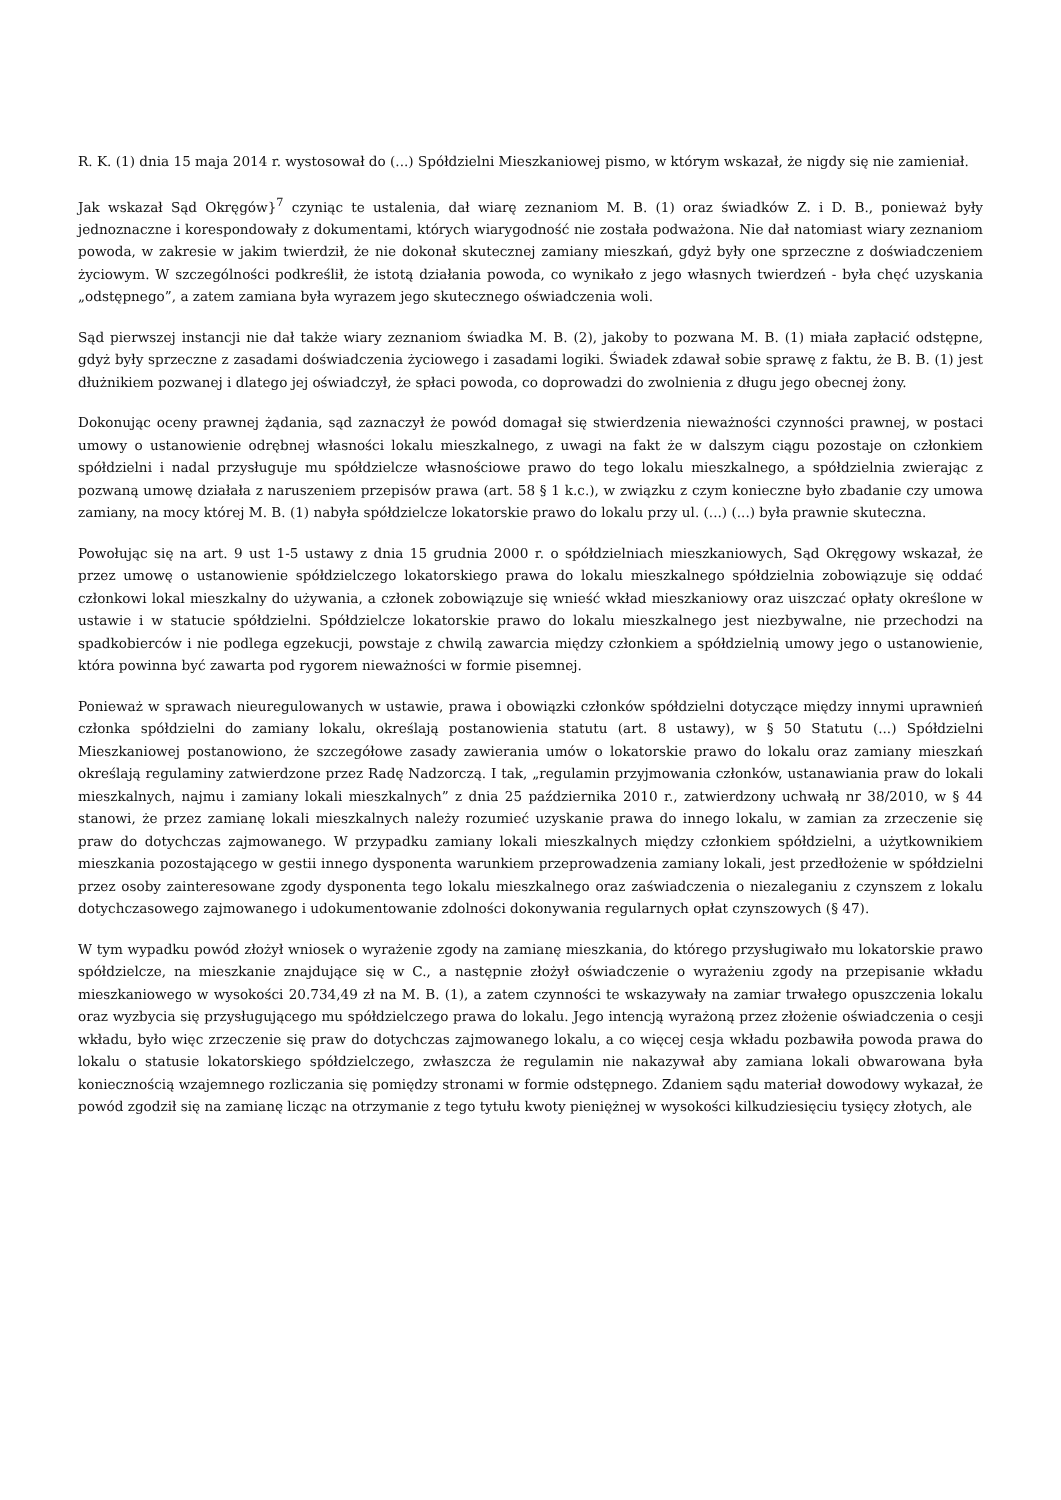R. K. (1) dnia 15 maja 2014 r. wystosował do (...) Spółdzielni Mieszkaniowej pismo, w którym wskazał, że nigdy się nie zamieniał.
Jak wskazał Sąd Okręgów}<sup>7</sup> czyniąc te ustalenia, dał wiarę zeznaniom M. B. (1) oraz świadków Z. i D. B., ponieważ były jednoznaczne i korespondowały z dokumentami, których wiarygodność nie została podważona. Nie dał natomiast wiary zeznaniom powoda, w zakresie w jakim twierdził, że nie dokonał skutecznej zamiany mieszkań, gdyż były one sprzeczne z doświadczeniem życiowym. W szczególności podkreślił, że istotą działania powoda, co wynikało z jego własnych twierdzeń - była chęć uzyskania „odstępnego”, a zatem zamiana była wyrazem jego skutecznego oświadczenia woli.
Sąd pierwszej instancji nie dał także wiary zeznaniom świadka M. B. (2), jakoby to pozwana M. B. (1) miała zapłacić odstępne, gdyż były sprzeczne z zasadami doświadczenia życiowego i zasadami logiki. Świadek zdawał sobie sprawę z faktu, że B. B. (1) jest dłużnikiem pozwanej i dlatego jej oświadczył, że spłaci powoda, co doprowadzi do zwolnienia z długu jego obecnej żony.
Dokonując oceny prawnej żądania, sąd zaznaczył że powód domagał się stwierdzenia nieważności czynności prawnej, w postaci umowy o ustanowienie odrębnej własności lokalu mieszkalnego, z uwagi na fakt że w dalszym ciągu pozostaje on członkiem spółdzielni i nadal przysługuje mu spółdzielcze własnościowe prawo do tego lokalu mieszkalnego, a spółdzielnia zwierając z pozwaną umowę działała z naruszeniem przepisów prawa (art. 58 § 1 k.c.), w związku z czym konieczne było zbadanie czy umowa zamiany, na mocy której M. B. (1) nabyła spółdzielcze lokatorskie prawo do lokalu przy ul. (...) (...) była prawnie skuteczna.
Powołując się na art. 9 ust 1-5 ustawy z dnia 15 grudnia 2000 r. o spółdzielniach mieszkaniowych, Sąd Okręgowy wskazał, że przez umowę o ustanowienie spółdzielczego lokatorskiego prawa do lokalu mieszkalnego spółdzielnia zobowiązuje się oddać członkowi lokal mieszkalny do używania, a członek zobowiązuje się wnieść wkład mieszkaniowy oraz uiszczać opłaty określone w ustawie i w statucie spółdzielni. Spółdzielcze lokatorskie prawo do lokalu mieszkalnego jest niezbywalne, nie przechodzi na spadkobierców i nie podlega egzekucji, powstaje z chwilą zawarcia między członkiem a spółdzielnią umowy jego o ustanowienie, która powinna być zawarta pod rygorem nieważności w formie pisemnej.
Ponieważ w sprawach nieuregulowanych w ustawie, prawa i obowiązki członków spółdzielni dotyczące między innymi uprawnień członka spółdzielni do zamiany lokalu, określają postanowienia statutu (art. 8 ustawy), w § 50 Statutu (...) Spółdzielni Mieszkaniowej postanowiono, że szczegółowe zasady zawierania umów o lokatorskie prawo do lokalu oraz zamiany mieszkań określają regulaminy zatwierdzone przez Radę Nadzorczą. I tak, „regulamin przyjmowania członków, ustanawiania praw do lokali mieszkalnych, najmu i zamiany lokali mieszkalnych” z dnia 25 października 2010 r., zatwierdzony uchwałą nr 38/2010, w § 44 stanowi, że przez zamianę lokali mieszkalnych należy rozumieć uzyskanie prawa do innego lokalu, w zamian za zrzeczenie się praw do dotychczas zajmowanego. W przypadku zamiany lokali mieszkalnych między członkiem spółdzielni, a użytkownikiem mieszkania pozostającego w gestii innego dysponenta warunkiem przeprowadzenia zamiany lokali, jest przedłożenie w spółdzielni przez osoby zainteresowane zgody dysponenta tego lokalu mieszkalnego oraz zaświadczenia o niezaleganiu z czynszem z lokalu dotychczasowego zajmowanego i udokumentowanie zdolności dokonywania regularnych opłat czynszowych (§ 47).
W tym wypadku powód złożył wniosek o wyrażenie zgody na zamianę mieszkania, do którego przysługiwało mu lokatorskie prawo spółdzielcze, na mieszkanie znajdujące się w C., a następnie złożył oświadczenie o wyrażeniu zgody na przepisanie wkładu mieszkaniowego w wysokości 20.734,49 zł na M. B. (1), a zatem czynności te wskazywały na zamiar trwałego opuszczenia lokalu oraz wyzbycia się przysługującego mu spółdzielczego prawa do lokalu. Jego intencją wyrażoną przez złożenie oświadczenia o cesji wkładu, było więc zrzeczenie się praw do dotychczas zajmowanego lokalu, a co więcej cesja wkładu pozbawiła powoda prawa do lokalu o statusie lokatorskiego spółdzielczego, zwłaszcza że regulamin nie nakazywał aby zamiana lokali obwarowana była koniecznością wzajemnego rozliczania się pomiędzy stronami w formie odstępnego. Zdaniem sądu materiał dowodowy wykazał, że powód zgodził się na zamianę licząc na otrzymanie z tego tytułu kwoty pieniężnej w wysokości kilkudziesięciu tysięcy złotych, ale